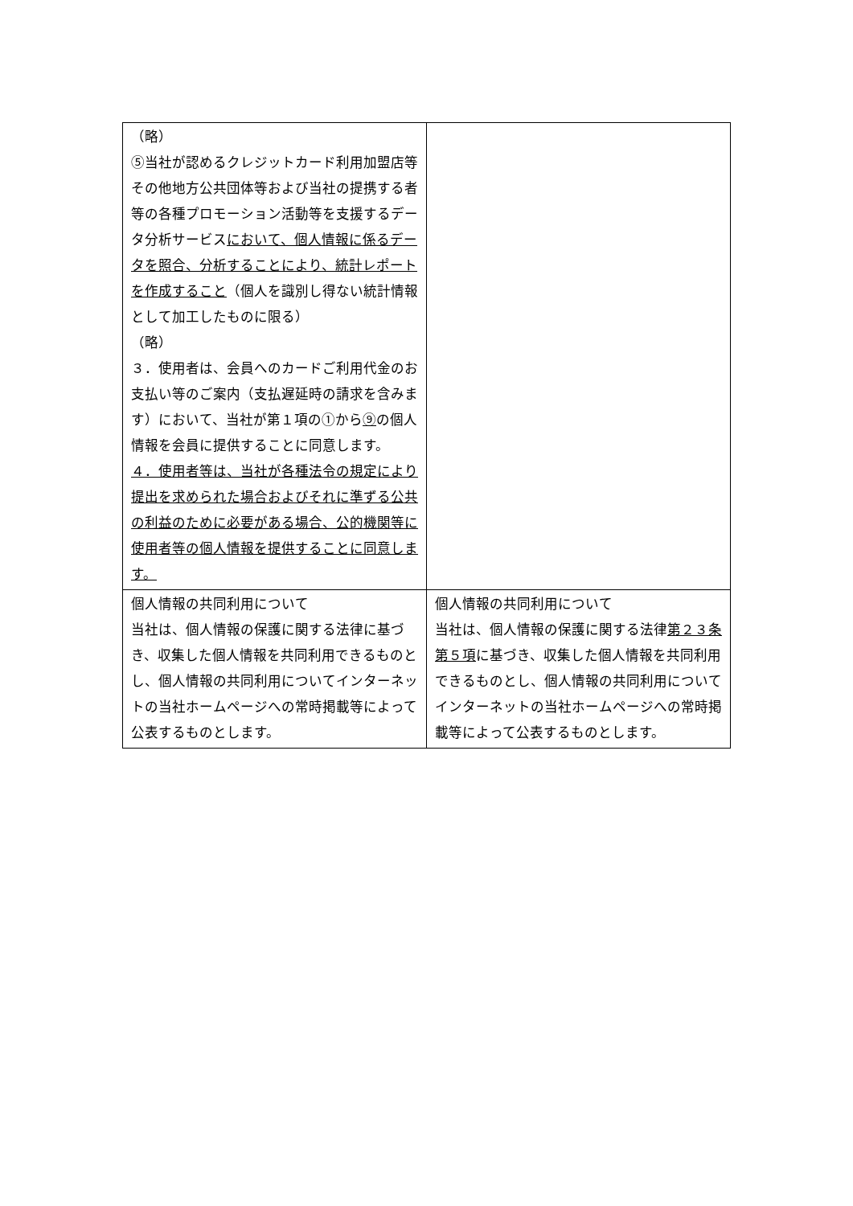| （略） ⑤当社が認めるクレジットカード利用加盟店等その他地方公共団体等および当社の提携する者等の各種プロモーション活動等を支援するデータ分析サービス において、個人情報に係るデータを照合、分析することにより、統計レポートを作成すること （個人を識別し得ない統計情報として加工したものに限る） （略） ３．使用者は、会員へのカードご利用代金のお支払い等のご案内（支払遅延時の請求を含みます）において、当社が第１項の①から ⑨ の個人情報を会員に提供することに同意します。 ４．使用者等は、当社が各種法令の規定により提出を求められた場合およびそれに準ずる公共の利益のために必要がある場合、公的機関等に使用者等の個人情報を提供することに同意します。 | |
| 個人情報の共同利用について 当社は、個人情報の保護に関する法律に基づき、収集した個人情報を共同利用できるものとし、個人情報の共同利用についてインターネットの当社ホームページへの常時掲載等によって公表するものとします。 | 個人情報の共同利用について 当社は、個人情報の保護に関する法律 第２３条第５項 に基づき、収集した個人情報を共同利用できるものとし、個人情報の共同利用についてインターネットの当社ホームページへの常時掲載等によって公表するものとします。 |